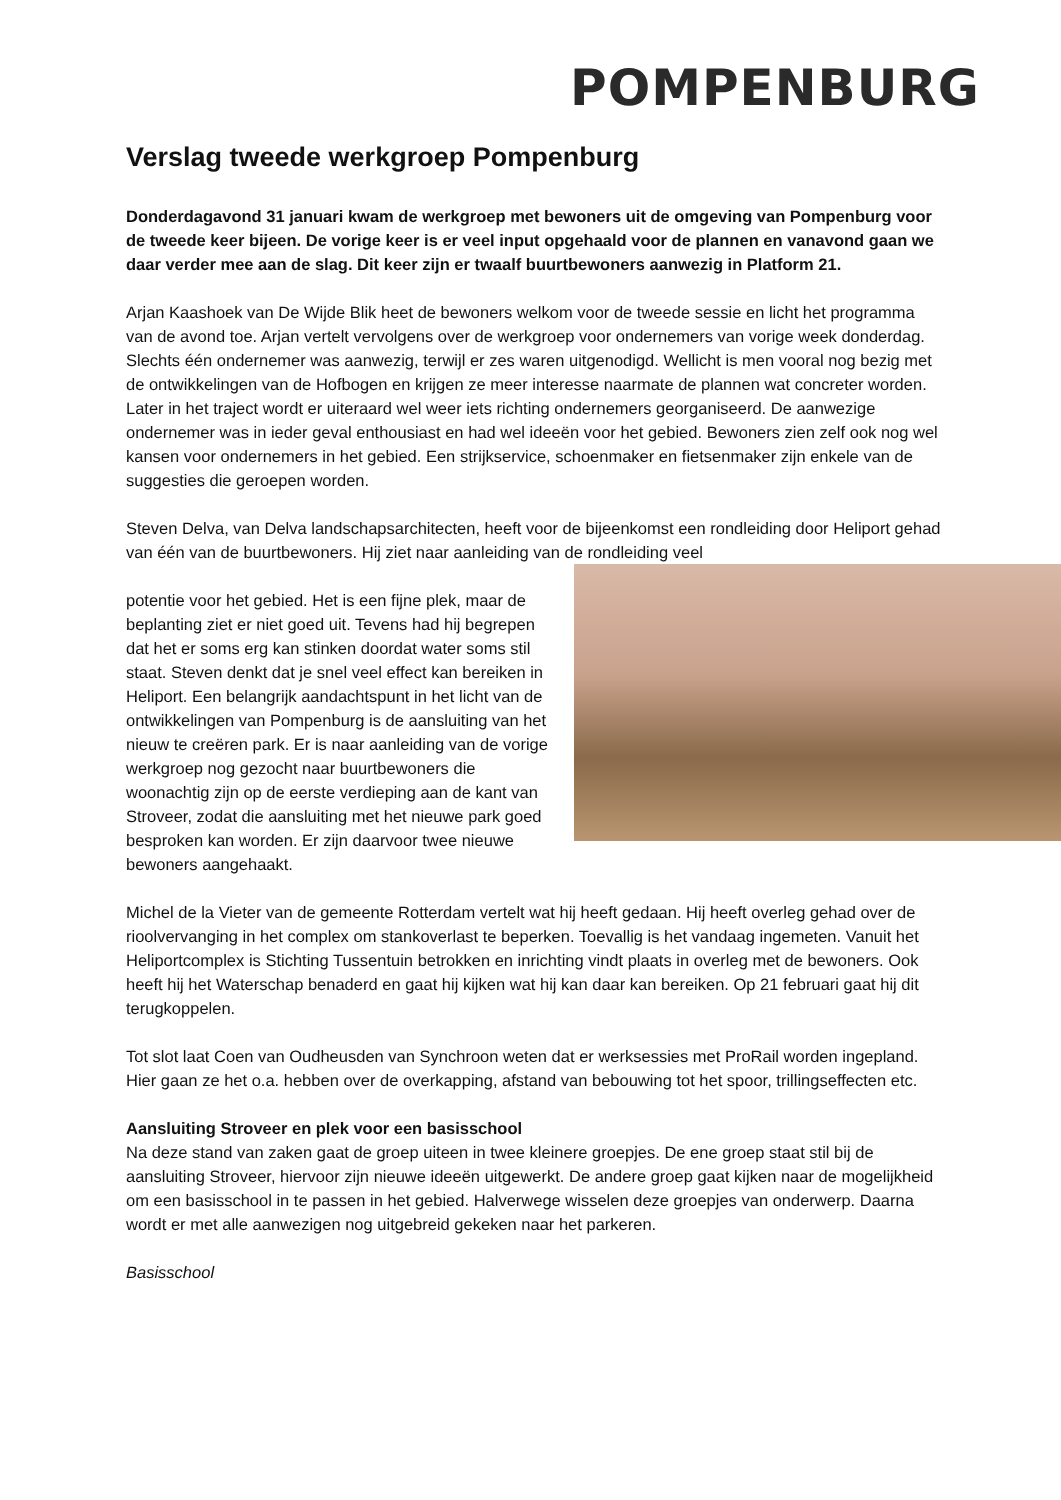POMPENBURG
Verslag tweede werkgroep Pompenburg
Donderdagavond 31 januari kwam de werkgroep met bewoners uit de omgeving van Pompenburg voor de tweede keer bijeen. De vorige keer is er veel input opgehaald voor de plannen en vanavond gaan we daar verder mee aan de slag. Dit keer zijn er twaalf buurtbewoners aanwezig in Platform 21.
Arjan Kaashoek van De Wijde Blik heet de bewoners welkom voor de tweede sessie en licht het programma van de avond toe. Arjan vertelt vervolgens over de werkgroep voor ondernemers van vorige week donderdag. Slechts één ondernemer was aanwezig, terwijl er zes waren uitgenodigd. Wellicht is men vooral nog bezig met de ontwikkelingen van de Hofbogen en krijgen ze meer interesse naarmate de plannen wat concreter worden. Later in het traject wordt er uiteraard wel weer iets richting ondernemers georganiseerd. De aanwezige ondernemer was in ieder geval enthousiast en had wel ideeën voor het gebied. Bewoners zien zelf ook nog wel kansen voor ondernemers in het gebied. Een strijkservice, schoenmaker en fietsenmaker zijn enkele van de suggesties die geroepen worden.
Steven Delva, van Delva landschapsarchitecten, heeft voor de bijeenkomst een rondleiding door Heliport gehad van één van de buurtbewoners. Hij ziet naar aanleiding van de rondleiding veel
potentie voor het gebied. Het is een fijne plek, maar de beplanting ziet er niet goed uit. Tevens had hij begrepen dat het er soms erg kan stinken doordat water soms stil staat. Steven denkt dat je snel veel effect kan bereiken in Heliport. Een belangrijk aandachtspunt in het licht van de ontwikkelingen van Pompenburg is de aansluiting van het nieuw te creëren park. Er is naar aanleiding van de vorige werkgroep nog gezocht naar buurtbewoners die woonachtig zijn op de eerste verdieping aan de kant van Stroveer, zodat die aansluiting met het nieuwe park goed besproken kan worden. Er zijn daarvoor twee nieuwe bewoners aangehaakt.
Michel de la Vieter van de gemeente Rotterdam vertelt wat hij heeft gedaan. Hij heeft overleg gehad over de rioolvervanging in het complex om stankoverlast te beperken. Toevallig is het vandaag ingemeten. Vanuit het Heliportcomplex is Stichting Tussentuin betrokken en inrichting vindt plaats in overleg met de bewoners. Ook heeft hij het Waterschap benaderd en gaat hij kijken wat hij kan daar kan bereiken. Op 21 februari gaat hij dit terugkoppelen.
Tot slot laat Coen van Oudheusden van Synchroon weten dat er werksessies met ProRail worden ingepland. Hier gaan ze het o.a. hebben over de overkapping, afstand van bebouwing tot het spoor, trillingseffecten etc.
Aansluiting Stroveer en plek voor een basisschool
Na deze stand van zaken gaat de groep uiteen in twee kleinere groepjes. De ene groep staat stil bij de aansluiting Stroveer, hiervoor zijn nieuwe ideeën uitgewerkt. De andere groep gaat kijken naar de mogelijkheid om een basisschool in te passen in het gebied. Halverwege wisselen deze groepjes van onderwerp. Daarna wordt er met alle aanwezigen nog uitgebreid gekeken naar het parkeren.
Basisschool